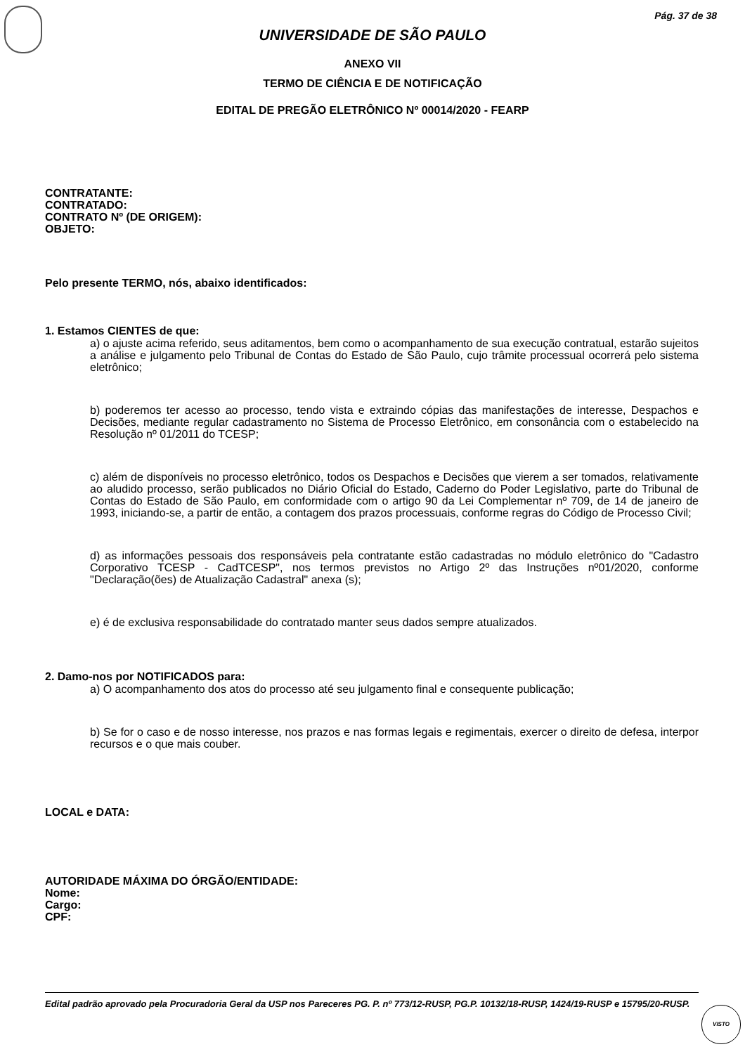Pág. 37 de 38
UNIVERSIDADE DE SÃO PAULO
ANEXO VII
TERMO DE CIÊNCIA E DE NOTIFICAÇÃO
EDITAL DE PREGÃO ELETRÔNICO Nº 00014/2020 - FEARP
CONTRATANTE:
CONTRATADO:
CONTRATO Nº (DE ORIGEM):
OBJETO:
Pelo presente TERMO, nós, abaixo identificados:
1. Estamos CIENTES de que:
a) o ajuste acima referido, seus aditamentos, bem como o acompanhamento de sua execução contratual, estarão sujeitos a análise e julgamento pelo Tribunal de Contas do Estado de São Paulo, cujo trâmite processual ocorrerá pelo sistema eletrônico;
b) poderemos ter acesso ao processo, tendo vista e extraindo cópias das manifestações de interesse, Despachos e Decisões, mediante regular cadastramento no Sistema de Processo Eletrônico, em consonância com o estabelecido na Resolução nº 01/2011 do TCESP;
c) além de disponíveis no processo eletrônico, todos os Despachos e Decisões que vierem a ser tomados, relativamente ao aludido processo, serão publicados no Diário Oficial do Estado, Caderno do Poder Legislativo, parte do Tribunal de Contas do Estado de São Paulo, em conformidade com o artigo 90 da Lei Complementar nº 709, de 14 de janeiro de 1993, iniciando-se, a partir de então, a contagem dos prazos processuais, conforme regras do Código de Processo Civil;
d) as informações pessoais dos responsáveis pela contratante estão cadastradas no módulo eletrônico do "Cadastro Corporativo TCESP - CadTCESP", nos termos previstos no Artigo 2º das Instruções nº01/2020, conforme "Declaração(ões) de Atualização Cadastral" anexa (s);
e) é de exclusiva responsabilidade do contratado manter seus dados sempre atualizados.
2. Damo-nos por NOTIFICADOS para:
a) O acompanhamento dos atos do processo até seu julgamento final e consequente publicação;
b) Se for o caso e de nosso interesse, nos prazos e nas formas legais e regimentais, exercer o direito de defesa, interpor recursos e o que mais couber.
LOCAL e DATA:
AUTORIDADE MÁXIMA DO ÓRGÃO/ENTIDADE:
Nome:
Cargo:
CPF:
Edital padrão aprovado pela Procuradoria Geral da USP nos Pareceres PG. P. nº 773/12-RUSP, PG.P. 10132/18-RUSP, 1424/19-RUSP e 15795/20-RUSP.
VISTO